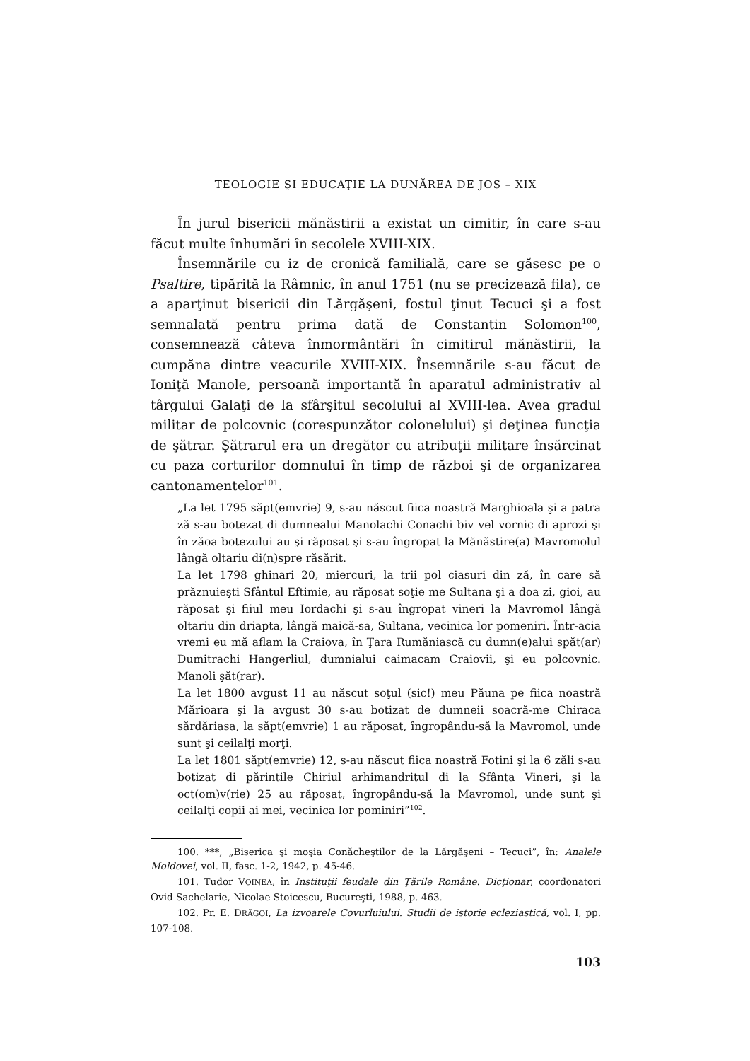TEOLOGIE ŞI EDUCAŢIE LA DUNĂREA DE JOS – XIX
În jurul bisericii mănăstirii a existat un cimitir, în care s-au făcut multe înhumări în secolele XVIII-XIX.
Însemnările cu iz de cronică familială, care se găsesc pe o Psaltire, tipărită la Râmnic, în anul 1751 (nu se precizează fila), ce a aparţinut bisericii din Lărgăşeni, fostul ţinut Tecuci şi a fost semnalată pentru prima dată de Constantin Solomon<sup>100</sup>, consemnează câteva înmormântări în cimitirul mănăstirii, la cumpăna dintre veacurile XVIII-XIX. Însemnările s-au făcut de Ioniţă Manole, persoană importantă în aparatul administrativ al târgului Galaţi de la sfârşitul secolului al XVIII-lea. Avea gradul militar de polcovnic (corespunzător colonelului) şi deţinea funcţia de şătrar. Şătrarul era un dregător cu atribuţii militare însărcinat cu paza corturilor domnului în timp de război şi de organizarea cantonamentelor<sup>101</sup>.
„La let 1795 săpt(emvrie) 9, s-au născut fiica noastră Marghioala şi a patra ză s-au botezat di dumnealui Manolachi Conachi biv vel vornic di aprozi şi în zăoa botezului au şi răposat şi s-au îngropat la Mănăstire(a) Mavromolul lângă oltariu di(n)spre răsărit.
La let 1798 ghinari 20, miercuri, la trii pol ciasuri din ză, în care să prăznuieşti Sfântul Eftimie, au răposat soţie me Sultana şi a doa zi, gioi, au răposat şi fiiul meu Iordachi şi s-au îngropat vineri la Mavromol lângă oltariu din driapta, lângă maică-sa, Sultana, vecinica lor pomeniri. Într-acia vremi eu mă aflam la Craiova, în Ţara Rumăniască cu dumn(e)alui spăt(ar) Dumitrachi Hangerliul, dumnialui caimacam Craiovii, şi eu polcovnic. Manoli şăt(rar).
La let 1800 avgust 11 au născut soţul (sic!) meu Păuna pe fiica noastră Mărioara şi la avgust 30 s-au botizat de dumneii soacră-me Chiraca sărdăriasa, la săpt(emvrie) 1 au răposat, îngropându-să la Mavromol, unde sunt şi ceilalţi morţi.
La let 1801 săpt(emvrie) 12, s-au născut fiica noastră Fotini şi la 6 zăli s-au botizat di părintile Chiriul arhimandritul di la Sfânta Vineri, şi la oct(om)v(rie) 25 au răposat, îngropându-să la Mavromol, unde sunt şi ceilalţi copii ai mei, vecinica lor pominiri”<sup>102</sup>.
100. ***, „Biserica şi moşia Conăcheştilor de la Lărgăşeni – Tecuci”, în: Analele Moldovei, vol. II, fasc. 1-2, 1942, p. 45-46.
101. Tudor VOINEA, în Instituţii feudale din Ţările Române. Dicţionar, coordonatori Ovid Sachelarie, Nicolae Stoicescu, Bucureşti, 1988, p. 463.
102. Pr. E. DRĂGOI, La izvoarele Covurluiului. Studii de istorie ecleziastică, vol. I, pp. 107-108.
103